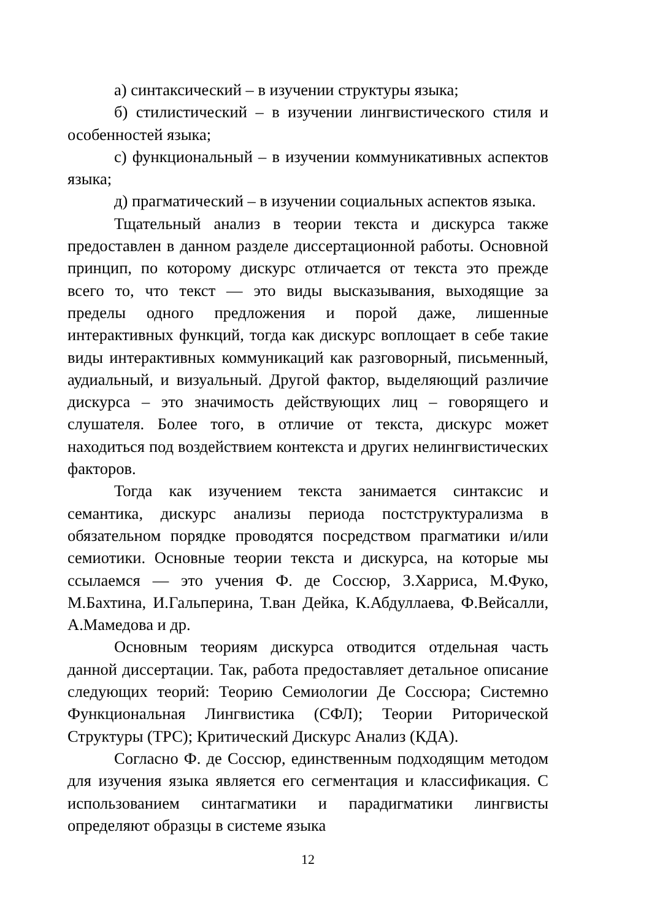а) синтаксический – в изучении структуры языка;
б) стилистический – в изучении лингвистического стиля и особенностей языка;
с) функциональный – в изучении коммуникативных аспектов языка;
д) прагматический – в изучении социальных аспектов языка.
Тщательный анализ в теории текста и дискурса также предоставлен в данном разделе диссертационной работы. Основной принцип, по которому дискурс отличается от текста это прежде всего то, что текст — это виды высказывания, выходящие за пределы одного предложения и порой даже, лишенные интерактивных функций, тогда как дискурс воплощает в себе такие виды интерактивных коммуникаций как разговорный, письменный, аудиальный, и визуальный. Другой фактор, выделяющий различие дискурса – это значимость действующих лиц – говорящего и слушателя. Более того, в отличие от текста, дискурс может находиться под воздействием контекста и других нелингвистических факторов.
Тогда как изучением текста занимается синтаксис и семантика, дискурс анализы периода постструктурализма в обязательном порядке проводятся посредством прагматики и/или семиотики. Основные теории текста и дискурса, на которые мы ссылаемся — это учения Ф. де Соссюр, З.Харриса, М.Фуко, М.Бахтина, И.Гальперина, Т.ван Дейка, К.Абдуллаева, Ф.Вейсалли, А.Мамедова и др.
Основным теориям дискурса отводится отдельная часть данной диссертации. Так, работа предоставляет детальное описание следующих теорий: Теорию Семиологии Де Соссюра; Системно Функциональная Лингвистика (СФЛ); Теории Риторической Структуры (ТРС); Критический Дискурс Анализ (КДА).
Согласно Ф. де Соссюр, единственным подходящим методом для изучения языка является его сегментация и классификация. С использованием синтагматики и парадигматики лингвисты определяют образцы в системе языка
12